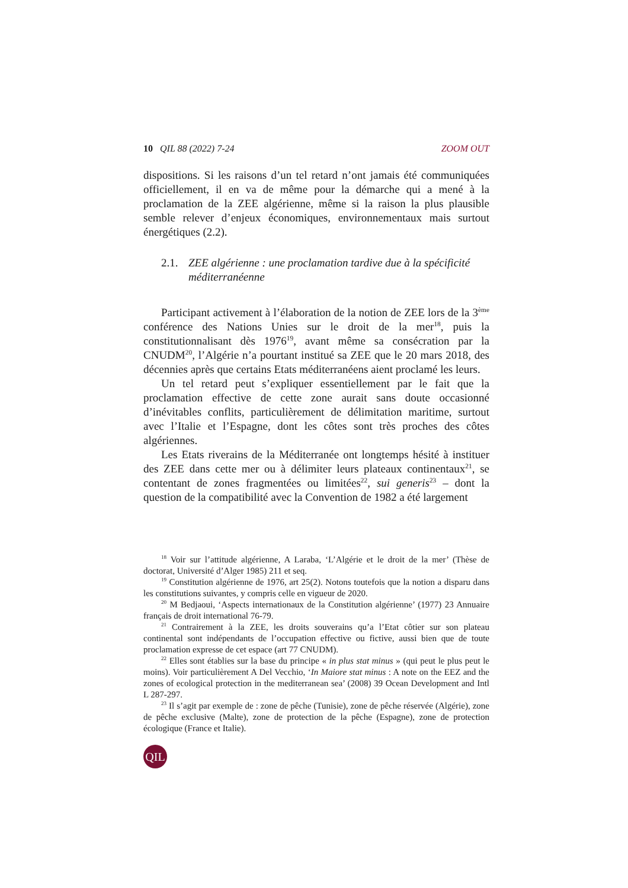10 QIL 88 (2022) 7-24 ZOOM OUT
dispositions. Si les raisons d’un tel retard n’ont jamais été communiquées officiellement, il en va de même pour la démarche qui a mené à la proclamation de la ZEE algérienne, même si la raison la plus plausible semble relever d’enjeux économiques, environnementaux mais surtout énergétiques (2.2).
2.1. ZEE algérienne : une proclamation tardive due à la spécificité méditerranéenne
Participant activement à l’élaboration de la notion de ZEE lors de la 3<sup>ème</sup> conférence des Nations Unies sur le droit de la mer<sup>18</sup>, puis la constitutionnalisant dès 1976<sup>19</sup>, avant même sa consécration par la CNUDM<sup>20</sup>, l’Algérie n’a pourtant institué sa ZEE que le 20 mars 2018, des décennies après que certains Etats méditerranéens aient proclamé les leurs.
Un tel retard peut s’expliquer essentiellement par le fait que la proclamation effective de cette zone aurait sans doute occasionné d’inévitables conflits, particulièrement de délimitation maritime, surtout avec l’Italie et l’Espagne, dont les côtes sont très proches des côtes algériennes.
Les Etats riverains de la Méditerranée ont longtemps hésité à instituer des ZEE dans cette mer ou à délimiter leurs plateaux continentaux<sup>21</sup>, se contentant de zones fragmentées ou limitées<sup>22</sup>, sui generis<sup>23</sup> – dont la question de la compatibilité avec la Convention de 1982 a été largement
<sup>18</sup> Voir sur l’attitude algérienne, A Laraba, ‘L’Algérie et le droit de la mer’ (Thèse de doctorat, Université d’Alger 1985) 211 et seq.
<sup>19</sup> Constitution algérienne de 1976, art 25(2). Notons toutefois que la notion a disparu dans les constitutions suivantes, y compris celle en vigueur de 2020.
<sup>20</sup> M Bedjaoui, ‘Aspects internationaux de la Constitution algérienne’ (1977) 23 Annuaire français de droit international 76-79.
<sup>21</sup> Contrairement à la ZEE, les droits souverains qu’a l’Etat côtier sur son plateau continental sont indépendants de l’occupation effective ou fictive, aussi bien que de toute proclamation expresse de cet espace (art 77 CNUDM).
<sup>22</sup> Elles sont établies sur la base du principe « in plus stat minus » (qui peut le plus peut le moins). Voir particulièrement A Del Vecchio, ‘In Maiore stat minus : A note on the EEZ and the zones of ecological protection in the mediterranean sea’ (2008) 39 Ocean Development and Intl L 287-297.
<sup>23</sup> Il s’agit par exemple de : zone de pêche (Tunisie), zone de pêche réservée (Algérie), zone de pêche exclusive (Malte), zone de protection de la pêche (Espagne), zone de protection écologique (France et Italie).
QIL